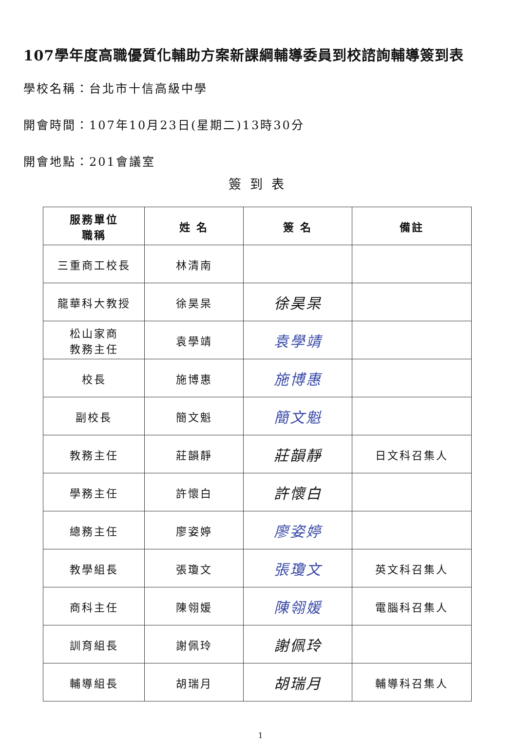107學年度高職優質化輔助方案新課綱輔導委員到校諮詢輔導簽到表
學校名稱：台北市十信高級中學
開會時間：107年10月23日(星期二)13時30分
開會地點：201會議室
簽到表
| 服務單位 職稱 | 姓 名 | 簽 名 | 備註 |
| --- | --- | --- | --- |
| 三重商工校長 | 林清南 | | |
| 龍華科大教授 | 徐昊杲 | 徐昊杲 | |
| 松山家商 教務主任 | 袁學靖 | 袁學靖 | |
| 校長 | 施博惠 | 施博惠 | |
| 副校長 | 簡文魁 | 簡文魁 | |
| 教務主任 | 莊韻靜 | 莊韻靜 | 日文科召集人 |
| 學務主任 | 許懷白 | 許懷白 | |
| 總務主任 | 廖姿婷 | 廖姿婷 | |
| 教學組長 | 張瓊文 | 張瓊文 | 英文科召集人 |
| 商科主任 | 陳翎媛 | 陳翎媛 | 電腦科召集人 |
| 訓育組長 | 謝佩玲 | 謝佩玲 | |
| 輔導組長 | 胡瑞月 | 胡瑞月 | 輔導科召集人 |
1